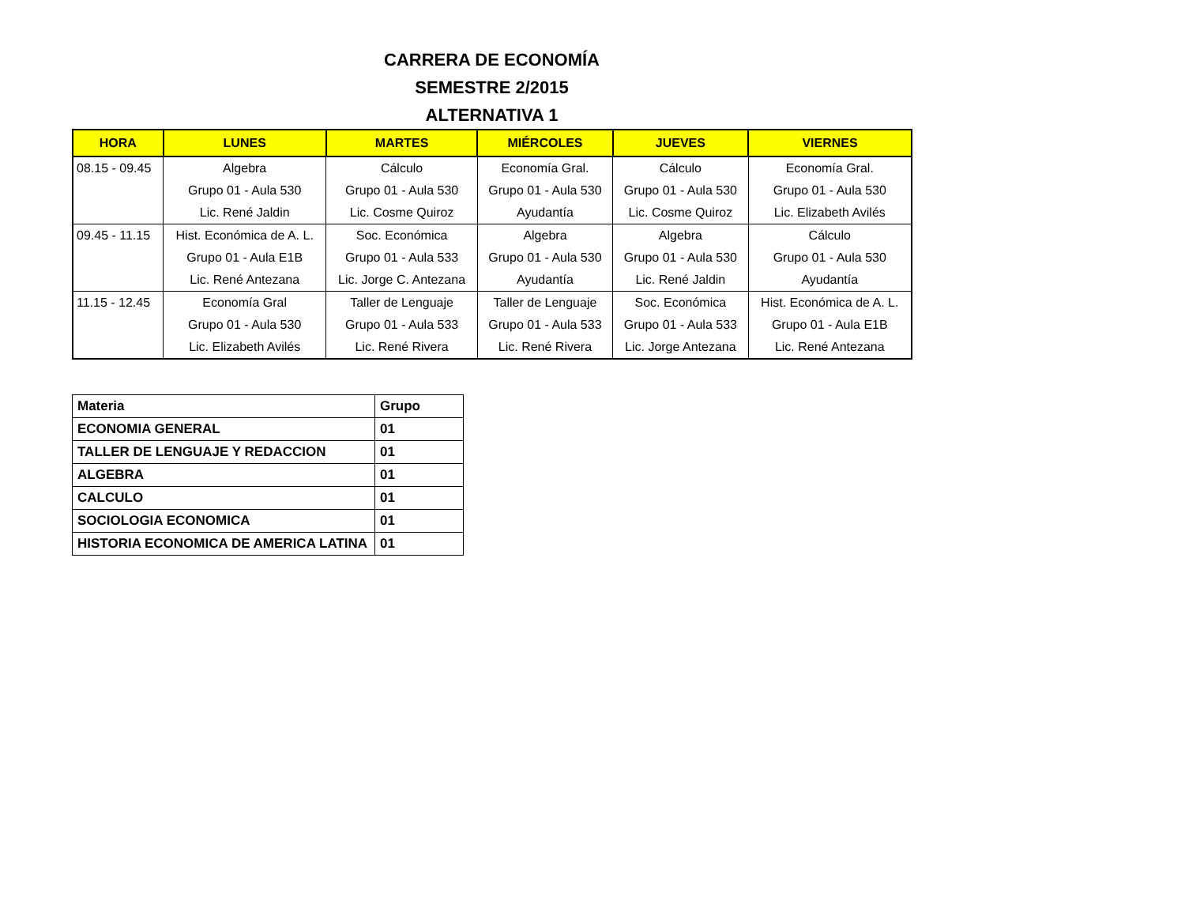CARRERA DE ECONOMÍA
SEMESTRE 2/2015
ALTERNATIVA 1
| HORA | LUNES | MARTES | MIÉRCOLES | JUEVES | VIERNES |
| --- | --- | --- | --- | --- | --- |
| 08.15 - 09.45 | Algebra Grupo 01 - Aula 530 Lic. René Jaldin | Cálculo Grupo 01 - Aula 530 Lic. Cosme Quiroz | Economía Gral. Grupo 01 - Aula 530 Ayudantía | Cálculo Grupo 01 - Aula 530 Lic. Cosme Quiroz | Economía Gral. Grupo 01 - Aula 530 Lic. Elizabeth Avilés |
| 09.45 - 11.15 | Hist. Económica de A. L. Grupo 01 - Aula E1B Lic. René Antezana | Soc. Económica Grupo 01 - Aula 533 Lic. Jorge C. Antezana | Algebra Grupo 01 - Aula 530 Ayudantía | Algebra Grupo 01 - Aula 530 Lic. René Jaldin | Cálculo Grupo 01 - Aula 530 Ayudantía |
| 11.15 - 12.45 | Economía Gral Grupo 01 - Aula 530 Lic. Elizabeth Avilés | Taller de Lenguaje Grupo 01 - Aula 533 Lic. René Rivera | Taller de Lenguaje Grupo 01 - Aula 533 Lic. René Rivera | Soc. Económica Grupo 01 - Aula 533 Lic. Jorge Antezana | Hist. Económica de A. L. Grupo 01 - Aula E1B Lic. René Antezana |
| Materia | Grupo |
| ECONOMIA GENERAL | 01 |
| TALLER DE LENGUAJE Y REDACCION | 01 |
| ALGEBRA | 01 |
| CALCULO | 01 |
| SOCIOLOGIA ECONOMICA | 01 |
| HISTORIA ECONOMICA DE AMERICA LATINA | 01 |